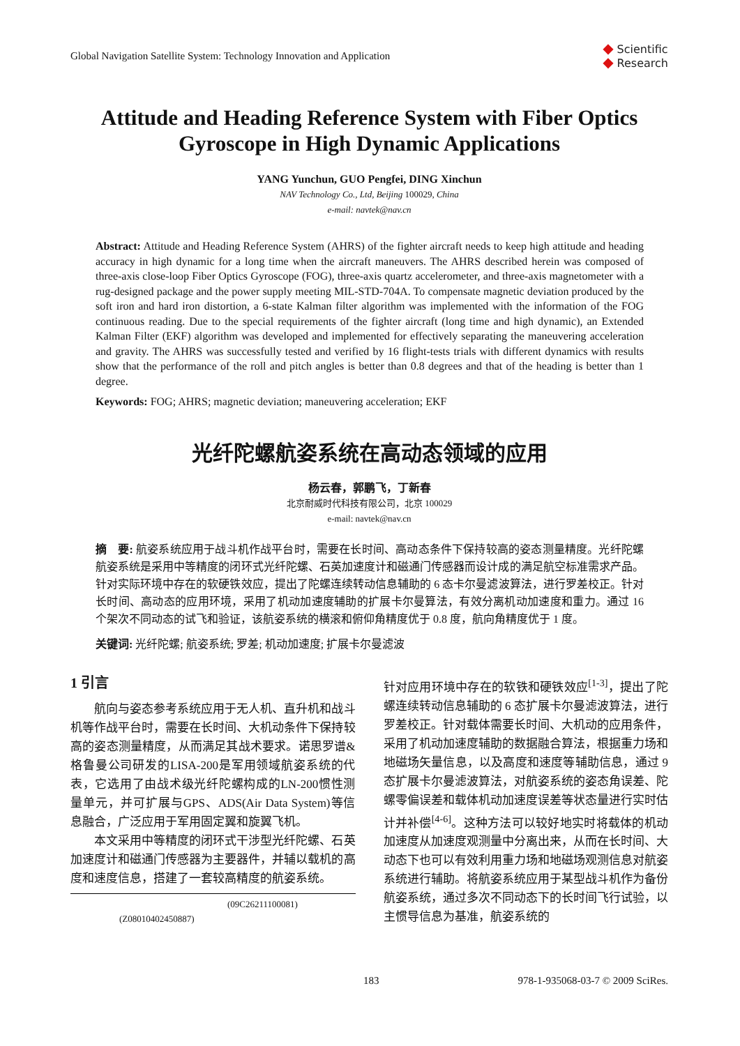Global Navigation Satellite System: Technology Innovation and Application
◆ Scientific
◆ Research
Attitude and Heading Reference System with Fiber Optics Gyroscope in High Dynamic Applications
YANG Yunchun, GUO Pengfei, DING Xinchun
NAV Technology Co., Ltd, Beijing 100029, China
e-mail: navtek@nav.cn
Abstract: Attitude and Heading Reference System (AHRS) of the fighter aircraft needs to keep high attitude and heading accuracy in high dynamic for a long time when the aircraft maneuvers. The AHRS described herein was composed of three-axis close-loop Fiber Optics Gyroscope (FOG), three-axis quartz accelerometer, and three-axis magnetometer with a rug-designed package and the power supply meeting MIL-STD-704A. To compensate magnetic deviation produced by the soft iron and hard iron distortion, a 6-state Kalman filter algorithm was implemented with the information of the FOG continuous reading. Due to the special requirements of the fighter aircraft (long time and high dynamic), an Extended Kalman Filter (EKF) algorithm was developed and implemented for effectively separating the maneuvering acceleration and gravity. The AHRS was successfully tested and verified by 16 flight-tests trials with different dynamics with results show that the performance of the roll and pitch angles is better than 0.8 degrees and that of the heading is better than 1 degree.
Keywords: FOG; AHRS; magnetic deviation; maneuvering acceleration; EKF
光纤陀螺航姿系统在高动态领域的应用
杨云春，郭鹏飞，丁新春
北京耐威时代科技有限公司，北京 100029
e-mail: navtek@nav.cn
摘　要: 航姿系统应用于战斗机作战平台时，需要在长时间、高动态条件下保持较高的姿态测量精度。光纤陀螺航姿系统是采用中等精度的闭环式光纤陀螺、石英加速度计和磁通门传感器而设计成的满足航空标准需求产品。针对实际环境中存在的软硬铁效应，提出了陀螺连续转动信息辅助的 6 态卡尔曼滤波算法，进行罗差校正。针对长时间、高动态的应用环境，采用了机动加速度辅助的扩展卡尔曼算法，有效分离机动加速度和重力。通过 16 个架次不同动态的试飞和验证，该航姿系统的横滚和俯仰角精度优于 0.8 度，航向角精度优于 1 度。
关键词: 光纤陀螺; 航姿系统; 罗差; 机动加速度; 扩展卡尔曼滤波
1 引言
航向与姿态参考系统应用于无人机、直升机和战斗机等作战平台时，需要在长时间、大机动条件下保持较高的姿态测量精度，从而满足其战术要求。诺思罗谱&格鲁曼公司研发的LISA-200是军用领域航姿系统的代表，它选用了由战术级光纤陀螺构成的LN-200惯性测量单元，并可扩展与GPS、ADS(Air Data System)等信息融合，广泛应用于军用固定翼和旋翼飞机。
本文采用中等精度的闭环式干涉型光纤陀螺、石英加速度计和磁通门传感器为主要器件，并辅以载机的高度和速度信息，搭建了一套较高精度的航姿系统。
(09C26211100081)
(Z08010402450887)
针对应用环境中存在的软铁和硬铁效应<sup>[1-3]</sup>，提出了陀螺连续转动信息辅助的 6 态扩展卡尔曼滤波算法，进行罗差校正。针对载体需要长时间、大机动的应用条件，采用了机动加速度辅助的数据融合算法，根据重力场和地磁场矢量信息，以及高度和速度等辅助信息，通过 9 态扩展卡尔曼滤波算法，对航姿系统的姿态角误差、陀螺零偏误差和载体机动加速度误差等状态量进行实时估计并补偿<sup>[4-6]</sup>。这种方法可以较好地实时将载体的机动加速度从加速度观测量中分离出来，从而在长时间、大动态下也可以有效利用重力场和地磁场观测信息对航姿系统进行辅助。将航姿系统应用于某型战斗机作为备份航姿系统，通过多次不同动态下的长时间飞行试验，以主惯导信息为基准，航姿系统的
183 978-1-935068-03-7 © 2009 SciRes.